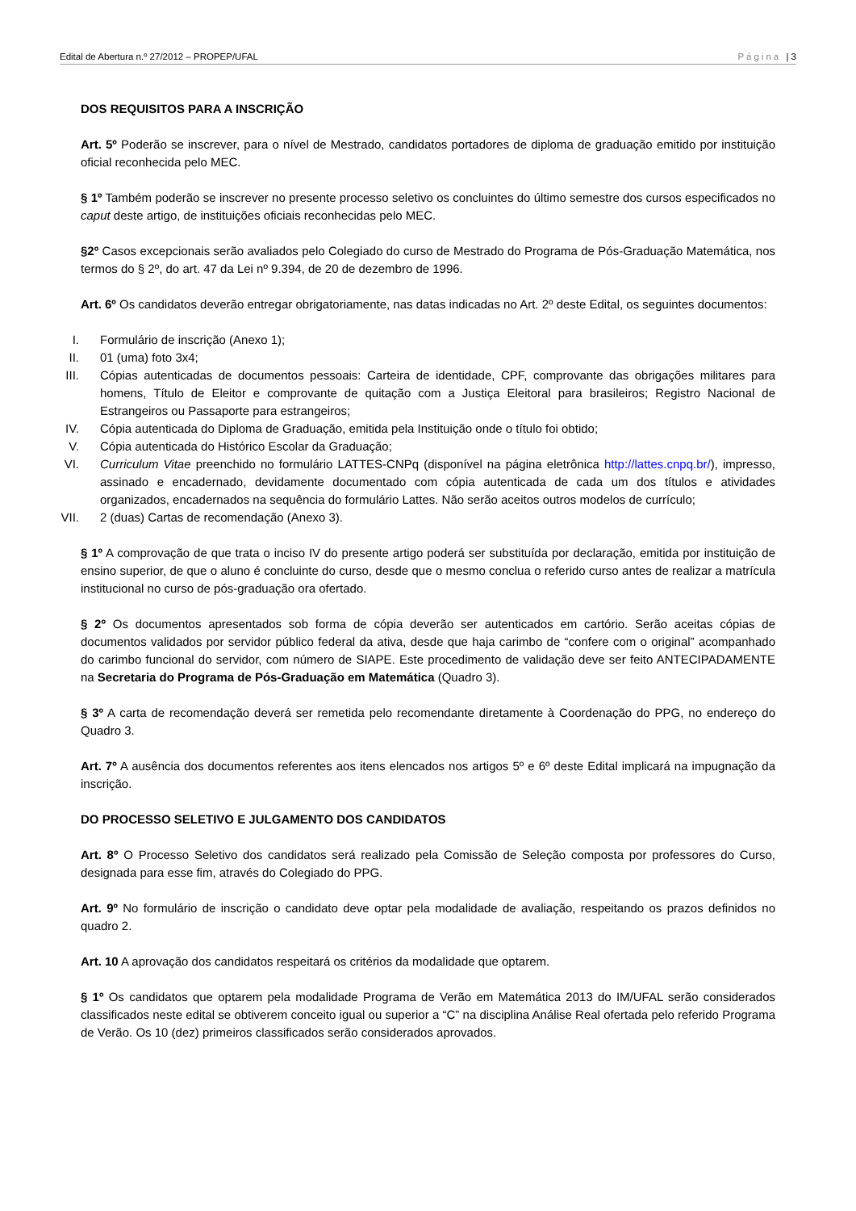Edital de Abertura n.º 27/2012 – PROPEP/UFAL Página | 3
DOS REQUISITOS PARA A INSCRIÇÃO
Art. 5º Poderão se inscrever, para o nível de Mestrado, candidatos portadores de diploma de graduação emitido por instituição oficial reconhecida pelo MEC.
§ 1º Também poderão se inscrever no presente processo seletivo os concluintes do último semestre dos cursos especificados no caput deste artigo, de instituições oficiais reconhecidas pelo MEC.
§2º Casos excepcionais serão avaliados pelo Colegiado do curso de Mestrado do Programa de Pós-Graduação Matemática, nos termos do § 2º, do art. 47 da Lei nº 9.394, de 20 de dezembro de 1996.
Art. 6º Os candidatos deverão entregar obrigatoriamente, nas datas indicadas no Art. 2º deste Edital, os seguintes documentos:
I. Formulário de inscrição (Anexo 1);
II. 01 (uma) foto 3x4;
III. Cópias autenticadas de documentos pessoais: Carteira de identidade, CPF, comprovante das obrigações militares para homens, Título de Eleitor e comprovante de quitação com a Justiça Eleitoral para brasileiros; Registro Nacional de Estrangeiros ou Passaporte para estrangeiros;
IV. Cópia autenticada do Diploma de Graduação, emitida pela Instituição onde o título foi obtido;
V. Cópia autenticada do Histórico Escolar da Graduação;
VI. Curriculum Vitae preenchido no formulário LATTES-CNPq (disponível na página eletrônica http://lattes.cnpq.br/), impresso, assinado e encadernado, devidamente documentado com cópia autenticada de cada um dos títulos e atividades organizados, encadernados na sequência do formulário Lattes. Não serão aceitos outros modelos de currículo;
VII. 2 (duas) Cartas de recomendação (Anexo 3).
§ 1º A comprovação de que trata o inciso IV do presente artigo poderá ser substituída por declaração, emitida por instituição de ensino superior, de que o aluno é concluinte do curso, desde que o mesmo conclua o referido curso antes de realizar a matrícula institucional no curso de pós-graduação ora ofertado.
§ 2º Os documentos apresentados sob forma de cópia deverão ser autenticados em cartório. Serão aceitas cópias de documentos validados por servidor público federal da ativa, desde que haja carimbo de “confere com o original” acompanhado do carimbo funcional do servidor, com número de SIAPE. Este procedimento de validação deve ser feito ANTECIPADAMENTE na Secretaria do Programa de Pós-Graduação em Matemática (Quadro 3).
§ 3º A carta de recomendação deverá ser remetida pelo recomendante diretamente à Coordenação do PPG, no endereço do Quadro 3.
Art. 7º A ausência dos documentos referentes aos itens elencados nos artigos 5º e 6º deste Edital implicará na impugnação da inscrição.
DO PROCESSO SELETIVO E JULGAMENTO DOS CANDIDATOS
Art. 8º O Processo Seletivo dos candidatos será realizado pela Comissão de Seleção composta por professores do Curso, designada para esse fim, através do Colegiado do PPG.
Art. 9º No formulário de inscrição o candidato deve optar pela modalidade de avaliação, respeitando os prazos definidos no quadro 2.
Art. 10 A aprovação dos candidatos respeitará os critérios da modalidade que optarem.
§ 1º Os candidatos que optarem pela modalidade Programa de Verão em Matemática 2013 do IM/UFAL serão considerados classificados neste edital se obtiverem conceito igual ou superior a “C” na disciplina Análise Real ofertada pelo referido Programa de Verão. Os 10 (dez) primeiros classificados serão considerados aprovados.